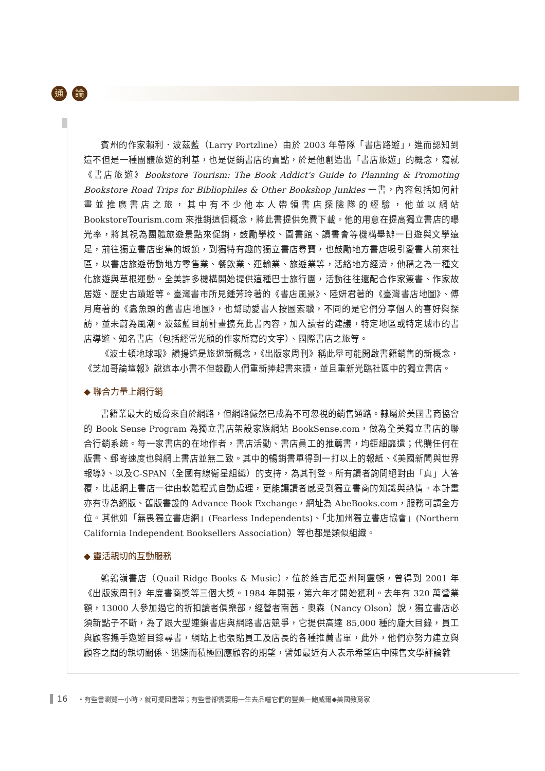通 論
賓州的作家賴利．波茲藍（Larry Portzline）由於 2003 年帶隊「書店路遊」，進而認知到這不但是一種團體旅遊的利基，也是促銷書店的賣點，於是他創造出「書店旅遊」的概念，寫就《書店旅遊》Bookstore Tourism: The Book Addict's Guide to Planning & Promoting Bookstore Road Trips for Bibliophiles & Other Bookshop Junkies 一書，內容包括如何計畫並推廣書店之旅，其中有不少他本人帶領書店探險隊的經驗，他並以網站 BookstoreTourism.com 來推銷這個概念，將此書提供免費下載。他的用意在提高獨立書店的曝光率，將其視為團體旅遊景點來促銷，鼓勵學校、圖書館、讀書會等機構舉辦一日遊與文學遠足，前往獨立書店密集的城鎮，到獨特有趣的獨立書店尋寶，也鼓勵地方書店吸引愛書人前來社區，以書店旅遊帶動地方零售業、餐飲業、運輸業、旅遊業等，活絡地方經濟，他稱之為一種文化旅遊與草根運動。全美許多機構開始提供這種巴士旅行團，活動往往還配合作家簽書、作家故居遊、歷史古蹟遊等。臺灣書市所見鍾芳玲著的《書店風景》、陸妍君著的《臺灣書店地圖》、傅月庵著的《蠹魚頭的舊書店地圖》，也幫助愛書人按圖索驥，不同的是它們分享個人的喜好與探訪，並未蔚為風潮。波茲藍目前計畫擴充此書內容，加入讀者的建議，特定地區或特定城市的書店導遊、知名書店（包括經常光顧的作家所寫的文字）、國際書店之旅等。
《波士頓地球報》讚揚這是旅遊新概念，《出版家周刊》稱此舉可能開啟書籍銷售的新概念，《芝加哥論壇報》說這本小書不但鼓勵人們重新捧起書來讀，並且重新光臨社區中的獨立書店。
◆ 聯合力量上網行銷
書籍業最大的威脅來自於網路，但網路儼然已成為不可忽視的銷售通路。隸屬於美國書商協會的 Book Sense Program 為獨立書店架設家族網站 BookSense.com，做為全美獨立書店的聯合行銷系統。每一家書店的在地作者，書店活動、書店員工的推薦書，均鉅細靡遺；代購任何在版書、郵寄速度也與網上書店並無二致。其中的暢銷書單得到一打以上的報紙、《美國新聞與世界報導》、以及C-SPAN（全國有線衛星組織）的支持，為其刊登。所有讀者詢問絕對由「真」人答覆，比起網上書店一律由軟體程式自動處理，更能讓讀者感受到獨立書商的知識與熱情。本計畫亦有專為絕版、舊版書設的 Advance Book Exchange，網址為 AbeBooks.com，服務可謂全方位。其他如「無畏獨立書店網」(Fearless Independents)、「北加州獨立書店協會」(Northern California Independent Booksellers Association）等也都是類似組織。
◆ 靈活親切的互動服務
鵪鶉嶺書店（Quail Ridge Books & Music），位於維吉尼亞州阿靈頓，曾得到 2001 年《出版家周刊》年度書商獎等三個大獎。1984 年開張，第六年才開始獲利。去年有 320 萬營業額，13000 人參加過它的折扣讀者俱樂部，經營者南茜．奧森（Nancy Olson）說，獨立書店必須新點子不斷，為了跟大型連鎖書店與網路書店競爭，它提供高達 85,000 種的龐大目錄，員工與顧客攜手遨遊目錄尋書，網站上也張貼員工及店長的各種推薦書單，此外，他們亦努力建立與顧客之間的親切關係、迅速而積極回應顧客的期望，譬如最近有人表示希望店中陳售文學評論雜
16 ・有些書瀏覽一小時，就可擺回書架；有些書卻需要用一生去品嚐它們的豐美—鮑威爾◆美國教育家